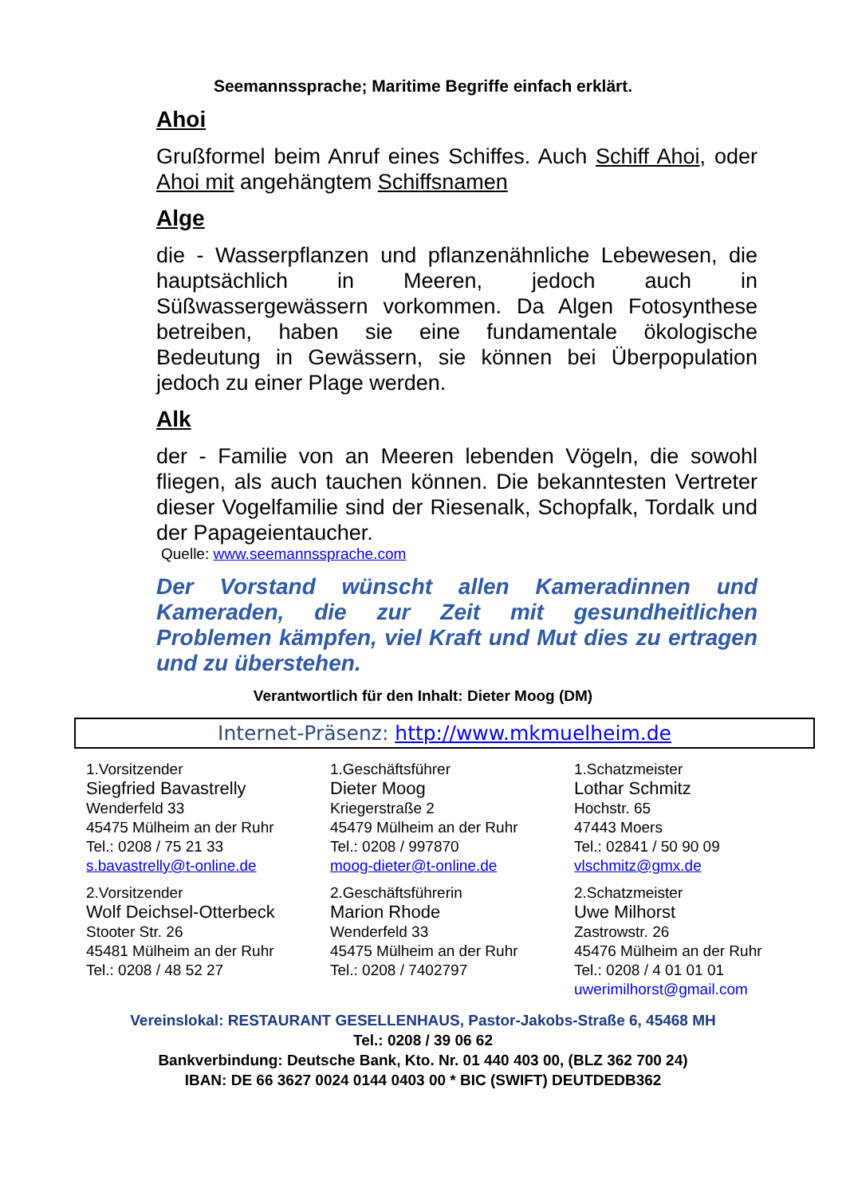Seemannssprache; Maritime Begriffe einfach erklärt.
Ahoi
Grußformel beim Anruf eines Schiffes. Auch Schiff Ahoi, oder Ahoi mit angehängtem Schiffsnamen
Alge
die - Wasserpflanzen und pflanzenähnliche Lebewesen, die hauptsächlich in Meeren, jedoch auch in Süßwassergewässern vorkommen. Da Algen Fotosynthese betreiben, haben sie eine fundamentale ökologische Bedeutung in Gewässern, sie können bei Überpopulation jedoch zu einer Plage werden.
Alk
der - Familie von an Meeren lebenden Vögeln, die sowohl fliegen, als auch tauchen können. Die bekanntesten Vertreter dieser Vogelfamilie sind der Riesenalk, Schopfalk, Tordalk und der Papageientaucher.
Quelle: www.seemannssprache.com
Der Vorstand wünscht allen Kameradinnen und Kameraden, die zur Zeit mit gesundheitlichen Problemen kämpfen, viel Kraft und Mut dies zu ertragen und zu überstehen.
Verantwortlich für den Inhalt: Dieter Moog (DM)
Internet-Präsenz: http://www.mkmuelheim.de
| 1.Vorsitzender Siegfried Bavastrelly Wenderfeld 33 45475 Mülheim an der Ruhr Tel.: 0208 / 75 21 33 s.bavastrelly@t-online.de | 1.Geschäftsführer Dieter Moog Kriegerstraße 2 45479 Mülheim an der Ruhr Tel.: 0208 / 997870 moog-dieter@t-online.de | 1.Schatzmeister Lothar Schmitz Hochstr. 65 47443 Moers Tel.: 02841 / 50 90 09 vlschmitz@gmx.de |
| 2.Vorsitzender Wolf Deichsel-Otterbeck Stooter Str. 26 45481 Mülheim an der Ruhr Tel.: 0208 / 48 52 27 | 2.Geschäftsführerin Marion Rhode Wenderfeld 33 45475 Mülheim an der Ruhr Tel.: 0208 / 7402797 | 2.Schatzmeister Uwe Milhorst Zastrowstr. 26 45476 Mülheim an der Ruhr Tel.: 0208 / 4 01 01 01 uwerimilhorst@gmail.com |
Vereinslokal: RESTAURANT GESELLENHAUS, Pastor-Jakobs-Straße 6, 45468 MH
Tel.: 0208 / 39 06 62
Bankverbindung: Deutsche Bank, Kto. Nr. 01 440 403 00, (BLZ 362 700 24)
IBAN: DE 66 3627 0024 0144 0403 00 * BIC (SWIFT) DEUTDEDB362